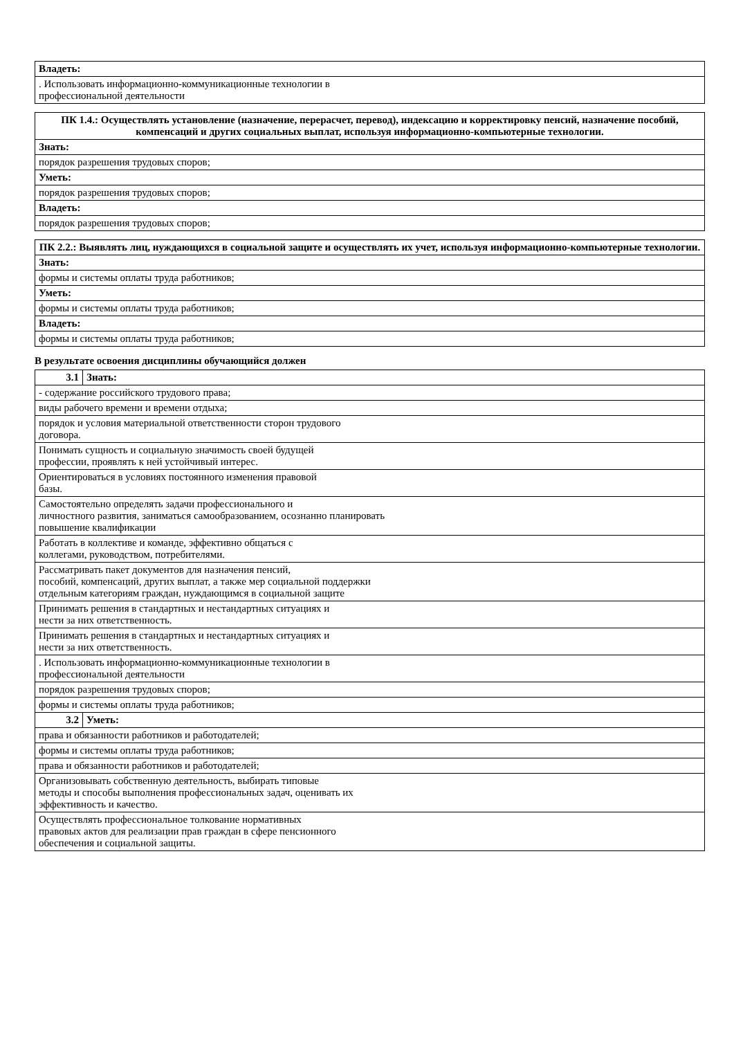| Владеть: |
| --- |
| . Использовать информационно-коммуникационные технологии в профессиональной деятельности |
| ПК 1.4.: Осуществлять установление (назначение, перерасчет, перевод), индексацию и корректировку пенсий, назначение пособий, компенсаций и других социальных выплат, используя информационно-компьютерные технологии. |
| --- |
| Знать: |
| порядок разрешения трудовых споров; |
| Уметь: |
| порядок разрешения трудовых споров; |
| Владеть: |
| порядок разрешения трудовых споров; |
| ПК 2.2.: Выявлять лиц, нуждающихся в социальной защите и осуществлять их учет, используя информационно-компьютерные технологии. |
| --- |
| Знать: |
| формы и системы оплаты труда работников; |
| Уметь: |
| формы и системы оплаты труда работников; |
| Владеть: |
| формы и системы оплаты труда работников; |
В результате освоения дисциплины обучающийся должен
| 3.1 | Знать: |
| - содержание российского трудового права; | |
| виды рабочего времени и времени отдыха; | |
| порядок и условия материальной ответственности сторон трудового договора. | |
| Понимать сущность и социальную значимость своей будущей профессии, проявлять к ней устойчивый интерес. | |
| Ориентироваться в условиях постоянного изменения правовой базы. | |
| Самостоятельно определять задачи профессионального и личностного развития, заниматься самообразованием, осознанно планировать повышение квалификации | |
| Работать в коллективе и команде, эффективно общаться с коллегами, руководством, потребителями. | |
| Рассматривать пакет документов для назначения пенсий, пособий, компенсаций, других выплат, а также мер социальной поддержки отдельным категориям граждан, нуждающимся в социальной защите | |
| Принимать решения в стандартных и нестандартных ситуациях и нести за них ответственность. | |
| Принимать решения в стандартных и нестандартных ситуациях и нести за них ответственность. | |
| . Использовать информационно-коммуникационные технологии в профессиональной деятельности | |
| порядок разрешения трудовых споров; | |
| формы и системы оплаты труда работников; | |
| 3.2 | Уметь: |
| права и обязанности работников и работодателей; | |
| формы и системы оплаты труда работников; | |
| права и обязанности работников и работодателей; | |
| Организовывать собственную деятельность, выбирать типовые методы и способы выполнения профессиональных задач, оценивать их эффективность и качество. | |
| Осуществлять профессиональное толкование нормативных правовых актов для реализации прав граждан в сфере пенсионного обеспечения и социальной защиты. | |